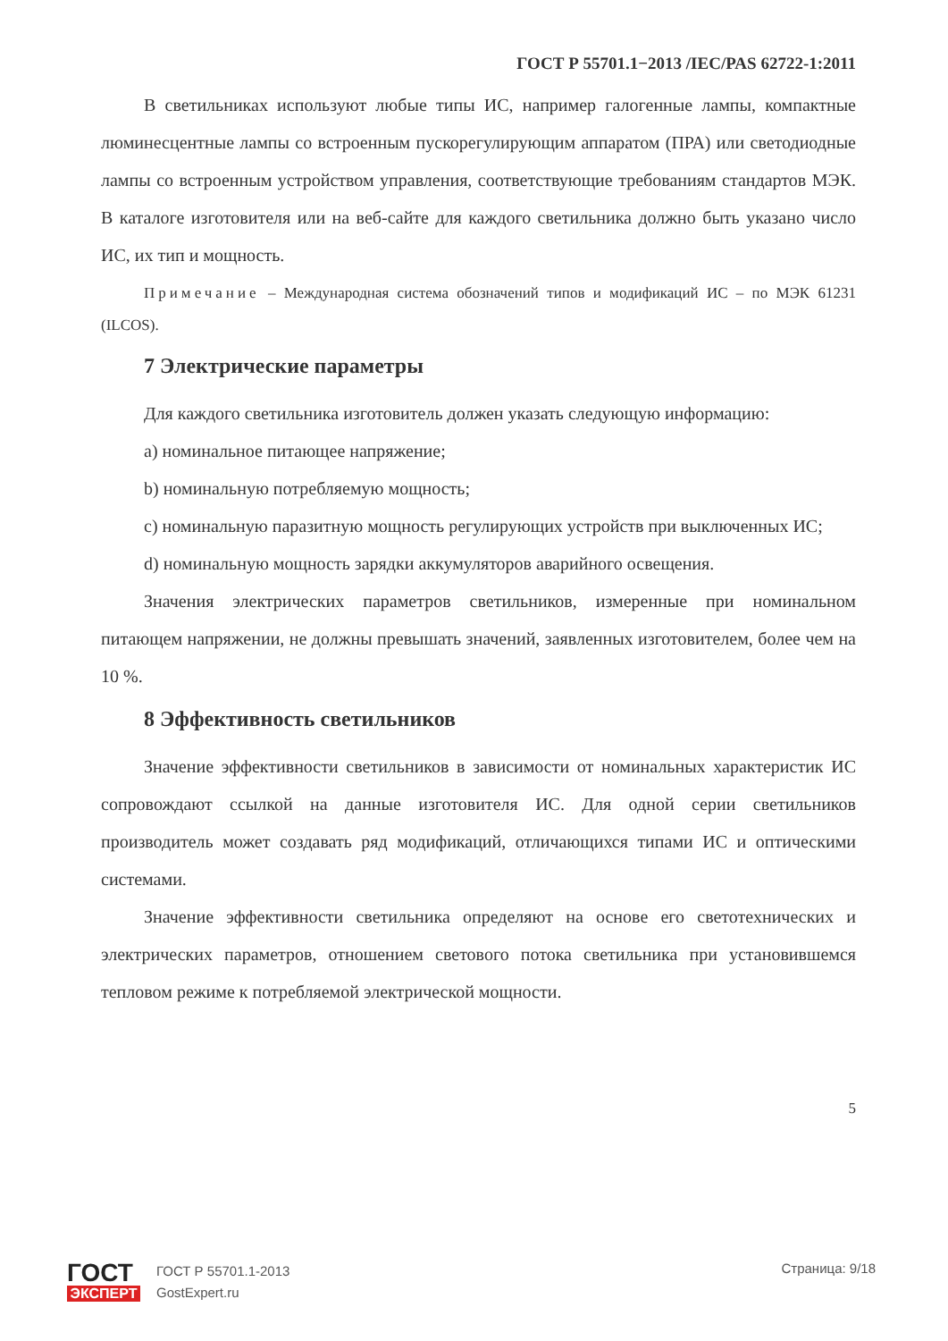ГОСТ Р 55701.1−2013 /IEC/PAS 62722-1:2011
В светильниках используют любые типы ИС, например галогенные лампы, компактные люминесцентные лампы со встроенным пускорегулирующим аппаратом (ПРА) или светодиодные лампы со встроенным устройством управления, соответствующие требованиям стандартов МЭК. В каталоге изготовителя или на веб-сайте для каждого светильника должно быть указано число ИС, их тип и мощность.
Примечание – Международная система обозначений типов и модификаций ИС – по МЭК 61231 (ILCOS).
7 Электрические параметры
Для каждого светильника изготовитель должен указать следующую информацию:
a) номинальное питающее напряжение;
b) номинальную потребляемую мощность;
c) номинальную паразитную мощность регулирующих устройств при выключенных ИС;
d) номинальную мощность зарядки аккумуляторов аварийного освещения.
Значения электрических параметров светильников, измеренные при номинальном питающем напряжении, не должны превышать значений, заявленных изготовителем, более чем на 10 %.
8 Эффективность светильников
Значение эффективности светильников в зависимости от номинальных характеристик ИС сопровождают ссылкой на данные изготовителя ИС. Для одной серии светильников производитель может создавать ряд модификаций, отличающихся типами ИС и оптическими системами.
Значение эффективности светильника определяют на основе его светотехнических и электрических параметров, отношением светового потока светильника при установившемся тепловом режиме к потребляемой электрической мощности.
5
ГОСТ
ЭКСПЕРТ
ГОСТ Р 55701.1-2013
GostExpert.ru
Страница: 9/18